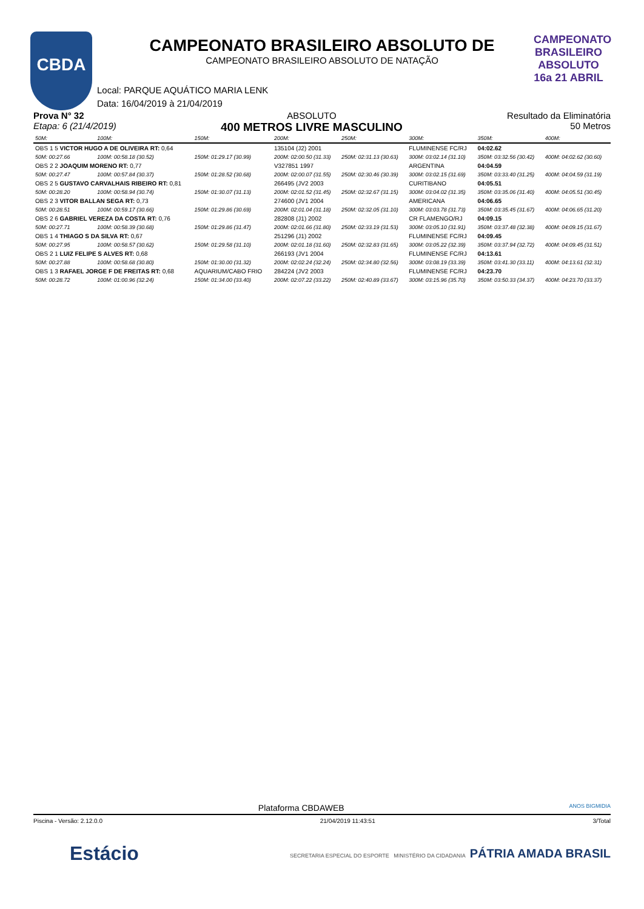CBDA
CAMPEONATO
BRASILEIRO
ABSOLUTO 16a 21 ABRIL
CAMPEONATO BRASILEIRO ABSOLUTO DE
CAMPEONATO BRASILEIRO ABSOLUTO DE NATAÇÃO
Local: PARQUE AQUÁTICO MARIA LENK
Data: 16/04/2019 à 21/04/2019
Prova N° 32
Etapa: 6 (21/4/2019)
ABSOLUTO
400 METROS LIVRE MASCULINO
Resultado da Eliminatória
50 Metros
| 50M: | 100M: | 150M: | 200M: | 250M: | 300M: | 350M: | 400M: |
| OBS 1 5 VICTOR HUGO A DE OLIVEIRA RT: 0,64 | | | 135104 (J2) 2001 | | FLUMINENSE FC/RJ | 04:02.62 | |
| 50M: 00:27.66 | 100M: 00:58.18 (30.52) | 150M: 01:29.17 (30.99) | 200M: 02:00.50 (31.33) | 250M: 02:31.13 (30.63) | 300M: 03:02.14 (31.10) | 350M: 03:32.56 (30.42) | 400M: 04:02.62 (30.60) |
| OBS 2 2 JOAQUIM MORENO RT: 0,77 | | | V327851 1997 | | ARGENTINA | 04:04.59 | |
| 50M: 00:27.47 | 100M: 00:57.84 (30.37) | 150M: 01:28.52 (30.68) | 200M: 02:00.07 (31.55) | 250M: 02:30.46 (30.39) | 300M: 03:02.15 (31.69) | 350M: 03:33.40 (31.25) | 400M: 04:04.59 (31.19) |
| OBS 2 5 GUSTAVO CARVALHAIS RIBEIRO RT: 0,81 | | | 266495 (JV2 2003 | | CURITIBANO | 04:05.51 | |
| 50M: 00:28.20 | 100M: 00:58.94 (30.74) | 150M: 01:30.07 (31.13) | 200M: 02:01.52 (31.45) | 250M: 02:32.67 (31.15) | 300M: 03:04.02 (31.35) | 350M: 03:35.06 (31.40) | 400M: 04:05.51 (30.45) |
| OBS 2 3 VITOR BALLAN SEGA RT: 0,73 | | | 274600 (JV1 2004 | | AMERICANA | 04:06.65 | |
| 50M: 00:28.51 | 100M: 00:59.17 (30.66) | 150M: 01:29.86 (30.69) | 200M: 02:01.04 (31.18) | 250M: 02:32.05 (31.10) | 300M: 03:03.78 (31.73) | 350M: 03:35.45 (31.67) | 400M: 04:06.65 (31.20) |
| OBS 2 6 GABRIEL VEREZA DA COSTA RT: 0,76 | | | 282808 (J1) 2002 | | CR FLAMENGO/RJ | 04:09.15 | |
| 50M: 00:27.71 | 100M: 00:58.39 (30.68) | 150M: 01:29.86 (31.47) | 200M: 02:01.66 (31.80) | 250M: 02:33.19 (31.53) | 300M: 03:05.10 (31.91) | 350M: 03:37.48 (32.38) | 400M: 04:09.15 (31.67) |
| OBS 1 4 THIAGO S DA SILVA RT: 0,67 | | | 251296 (J1) 2002 | | FLUMINENSE FC/RJ | 04:09.45 | |
| 50M: 00:27.95 | 100M: 00:58.57 (30.62) | 150M: 01:29.58 (31.10) | 200M: 02:01.18 (31.60) | 250M: 02:32.83 (31.65) | 300M: 03:05.22 (32.39) | 350M: 03:37.94 (32.72) | 400M: 04:09.45 (31.51) |
| OBS 2 1 LUIZ FELIPE S ALVES RT: 0,68 | | | 266193 (JV1 2004 | | FLUMINENSE FC/RJ | 04:13.61 | |
| 50M: 00:27.88 | 100M: 00:58.68 (30.80) | 150M: 01:30.00 (31.32) | 200M: 02:02.24 (32.24) | 250M: 02:34.80 (32.56) | 300M: 03:08.19 (33.39) | 350M: 03:41.30 (33.11) | 400M: 04:13.61 (32.31) |
| OBS 1 3 RAFAEL JORGE F DE FREITAS RT: 0,68 | | AQUARIUM/CABO FRIO | 284224 (JV2 2003 | | FLUMINENSE FC/RJ | 04:23.70 | |
| 50M: 00:28.72 | 100M: 01:00.96 (32.24) | 150M: 01:34.00 (33.40) | 200M: 02:07.22 (33.22) | 250M: 02:40.89 (33.67) | 300M: 03:15.96 (35.70) | 350M: 03:50.33 (34.37) | 400M: 04:23.70 (33.37) |
Plataforma CBDAWEB ANOS BIGMIDIA
Piscina - Versão: 2.12.0.0 21/04/2019 11:43:51 3/Total
Estácio SECRETARIA ESPECIAL DO ESPORTE MINISTÉRIO DA CIDADANIA PÁTRIA AMADA BRASIL